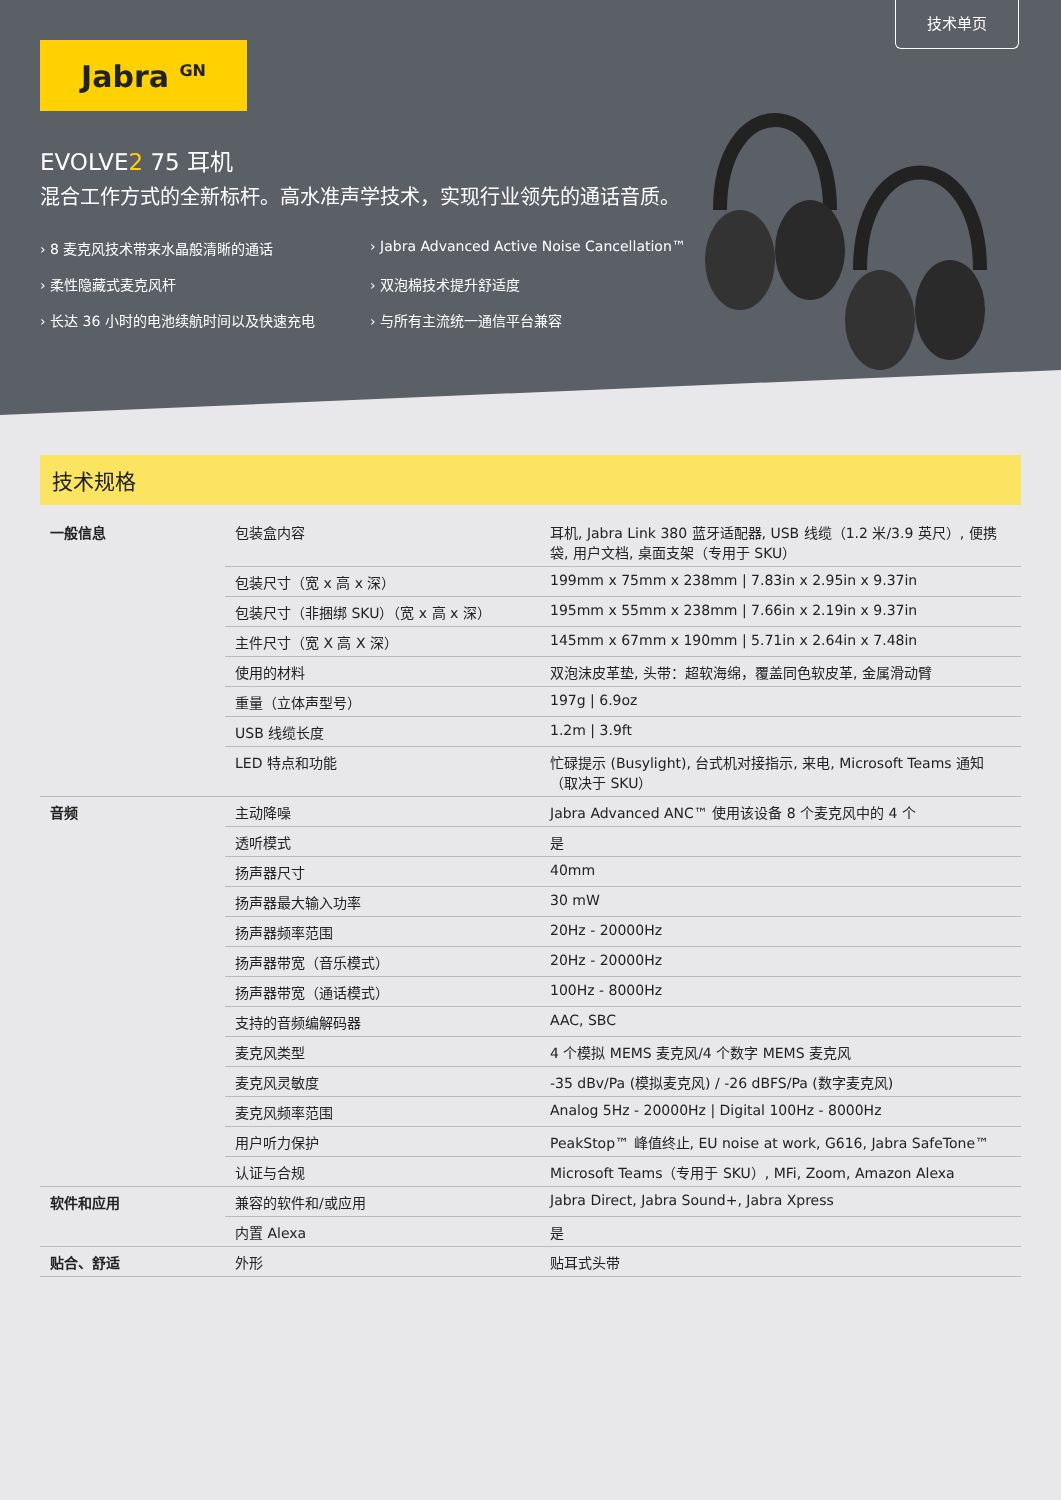技术单页
Jabra <sup>GN</sup>
EVOLVE2 75 耳机
混合工作方式的全新标杆。高水准声学技术，实现行业领先的通话音质。
8 麦克风技术带来水晶般清晰的通话
Jabra Advanced Active Noise Cancellation™
柔性隐藏式麦克风杆
双泡棉技术提升舒适度
长达 36 小时的电池续航时间以及快速充电
与所有主流统一通信平台兼容
技术规格
| 一般信息 | 包装盒内容 | 耳机, Jabra Link 380 蓝牙适配器, USB 线缆（1.2 米/3.9 英尺）, 便携袋, 用户文档, 桌面支架（专用于 SKU） |
| | 包装尺寸（宽 x 高 x 深） | 199mm x 75mm x 238mm / 7.83in x 2.95in x 9.37in |
| | 包装尺寸（非捆绑 SKU）（宽 x 高 x 深） | 195mm x 55mm x 238mm / 7.66in x 2.19in x 9.37in |
| | 主件尺寸（宽 X 高 X 深） | 145mm x 67mm x 190mm / 5.71in x 2.64in x 7.48in |
| | 使用的材料 | 双泡沫皮革垫, 头带：超软海绵，覆盖同色软皮革, 金属滑动臂 |
| | 重量（立体声型号） | 197g / 6.9oz |
| | USB 线缆长度 | 1.2m / 3.9ft |
| | LED 特点和功能 | 忙碌提示 (Busylight), 台式机对接指示, 来电, Microsoft Teams 通知（取决于 SKU） |
| 音频 | 主动降噪 | Jabra Advanced ANC™ 使用该设备 8 个麦克风中的 4 个 |
| | 透听模式 | 是 |
| | 扬声器尺寸 | 40mm |
| | 扬声器最大输入功率 | 30 mW |
| | 扬声器频率范围 | 20Hz - 20000Hz |
| | 扬声器带宽（音乐模式） | 20Hz - 20000Hz |
| | 扬声器带宽（通话模式） | 100Hz - 8000Hz |
| | 支持的音频编解码器 | AAC, SBC |
| | 麦克风类型 | 4 个模拟 MEMS 麦克风/4 个数字 MEMS 麦克风 |
| | 麦克风灵敏度 | -35 dBv/Pa (模拟麦克风) / -26 dBFS/Pa (数字麦克风) |
| | 麦克风频率范围 | Analog 5Hz - 20000Hz / Digital 100Hz - 8000Hz |
| | 用户听力保护 | PeakStop™ 峰值终止, EU noise at work, G616, Jabra SafeTone™ |
| | 认证与合规 | Microsoft Teams（专用于 SKU）, MFi, Zoom, Amazon Alexa |
| 软件和应用 | 兼容的软件和/或应用 | Jabra Direct, Jabra Sound+, Jabra Xpress |
| | 内置 Alexa | 是 |
| 贴合、舒适 | 外形 | 贴耳式头带 |